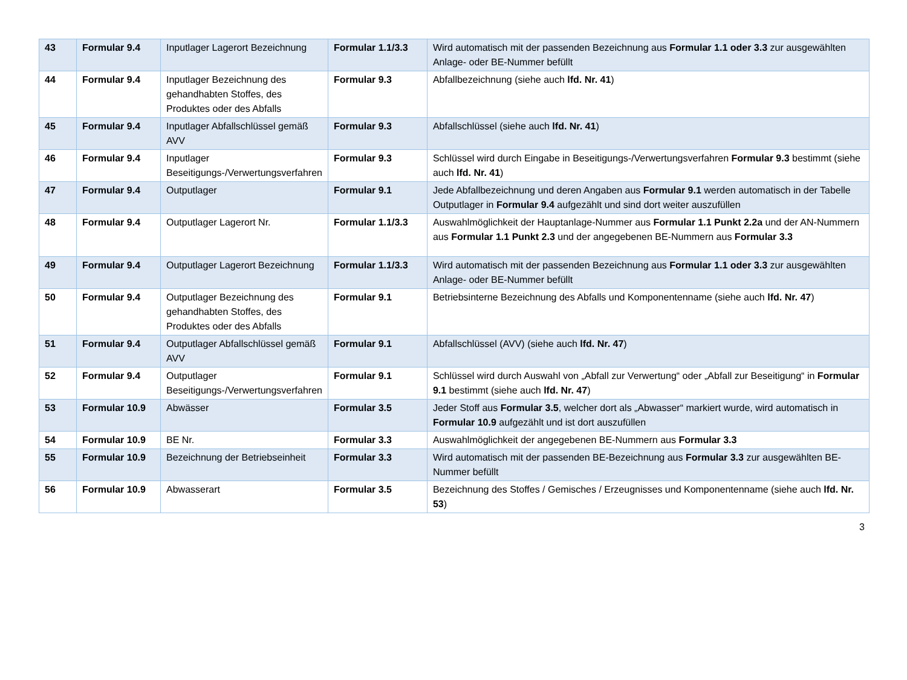| 43 | Formular 9.4 | Inputlager Lagerort Bezeichnung | Formular 1.1/3.3 | Wird automatisch mit der passenden Bezeichnung aus Formular 1.1 oder 3.3 zur ausgewählten Anlage- oder BE-Nummer befüllt |
| 44 | Formular 9.4 | Inputlager Bezeichnung des gehandhabten Stoffes, des Produktes oder des Abfalls | Formular 9.3 | Abfallbezeichnung (siehe auch lfd. Nr. 41 ) |
| 45 | Formular 9.4 | Inputlager Abfallschlüssel gemäß AVV | Formular 9.3 | Abfallschlüssel (siehe auch lfd. Nr. 41 ) |
| 46 | Formular 9.4 | Inputlager Beseitigungs-/Verwertungsverfahren | Formular 9.3 | Schlüssel wird durch Eingabe in Beseitigungs-/Verwertungsverfahren Formular 9.3 bestimmt (siehe auch lfd. Nr. 41 ) |
| 47 | Formular 9.4 | Outputlager | Formular 9.1 | Jede Abfallbezeichnung und deren Angaben aus Formular 9.1 werden automatisch in der Tabelle Outputlager in Formular 9.4 aufgezählt und sind dort weiter auszufüllen |
| 48 | Formular 9.4 | Outputlager Lagerort Nr. | Formular 1.1/3.3 | Auswahlmöglichkeit der Hauptanlage-Nummer aus Formular 1.1 Punkt 2.2a und der AN-Nummern aus Formular 1.1 Punkt 2.3 und der angegebenen BE-Nummern aus Formular 3.3 |
| 49 | Formular 9.4 | Outputlager Lagerort Bezeichnung | Formular 1.1/3.3 | Wird automatisch mit der passenden Bezeichnung aus Formular 1.1 oder 3.3 zur ausgewählten Anlage- oder BE-Nummer befüllt |
| 50 | Formular 9.4 | Outputlager Bezeichnung des gehandhabten Stoffes, des Produktes oder des Abfalls | Formular 9.1 | Betriebsinterne Bezeichnung des Abfalls und Komponentenname (siehe auch lfd. Nr. 47 ) |
| 51 | Formular 9.4 | Outputlager Abfallschlüssel gemäß AVV | Formular 9.1 | Abfallschlüssel (AVV) (siehe auch lfd. Nr. 47 ) |
| 52 | Formular 9.4 | Outputlager Beseitigungs-/Verwertungsverfahren | Formular 9.1 | Schlüssel wird durch Auswahl von „Abfall zur Verwertung“ oder „Abfall zur Beseitigung“ in Formular 9.1 bestimmt (siehe auch lfd. Nr. 47 ) |
| 53 | Formular 10.9 | Abwässer | Formular 3.5 | Jeder Stoff aus Formular 3.5 , welcher dort als „Abwasser“ markiert wurde, wird automatisch in Formular 10.9 aufgezählt und ist dort auszufüllen |
| 54 | Formular 10.9 | BE Nr. | Formular 3.3 | Auswahlmöglichkeit der angegebenen BE-Nummern aus Formular 3.3 |
| 55 | Formular 10.9 | Bezeichnung der Betriebseinheit | Formular 3.3 | Wird automatisch mit der passenden BE-Bezeichnung aus Formular 3.3 zur ausgewählten BE-Nummer befüllt |
| 56 | Formular 10.9 | Abwasserart | Formular 3.5 | Bezeichnung des Stoffes / Gemisches / Erzeugnisses und Komponentenname (siehe auch lfd. Nr. 53 ) |
3